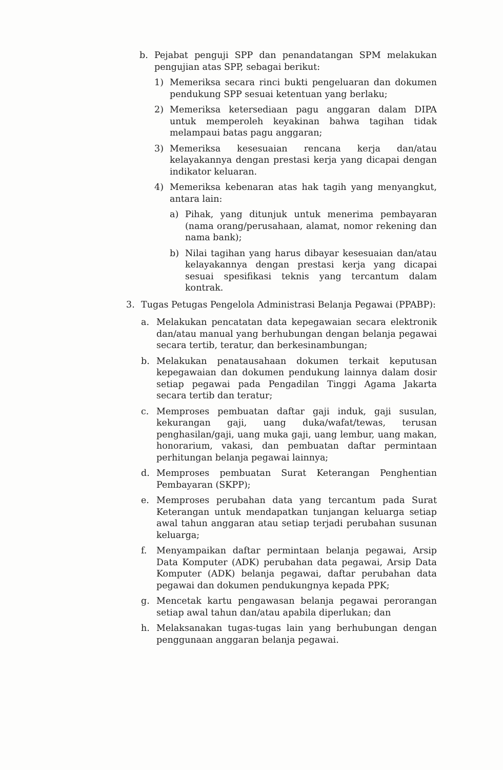b. Pejabat penguji SPP dan penandatangan SPM melakukan pengujian atas SPP, sebagai berikut:
1) Memeriksa secara rinci bukti pengeluaran dan dokumen pendukung SPP sesuai ketentuan yang berlaku;
2) Memeriksa ketersediaan pagu anggaran dalam DIPA untuk memperoleh keyakinan bahwa tagihan tidak melampaui batas pagu anggaran;
3) Memeriksa kesesuaian rencana kerja dan/atau kelayakannya dengan prestasi kerja yang dicapai dengan indikator keluaran.
4) Memeriksa kebenaran atas hak tagih yang menyangkut, antara lain:
a) Pihak, yang ditunjuk untuk menerima pembayaran (nama orang/perusahaan, alamat, nomor rekening dan nama bank);
b) Nilai tagihan yang harus dibayar kesesuaian dan/atau kelayakannya dengan prestasi kerja yang dicapai sesuai spesifikasi teknis yang tercantum dalam kontrak.
3. Tugas Petugas Pengelola Administrasi Belanja Pegawai (PPABP):
a. Melakukan pencatatan data kepegawaian secara elektronik dan/atau manual yang berhubungan dengan belanja pegawai secara tertib, teratur, dan berkesinambungan;
b. Melakukan penatausahaan dokumen terkait keputusan kepegawaian dan dokumen pendukung lainnya dalam dosir setiap pegawai pada Pengadilan Tinggi Agama Jakarta secara tertib dan teratur;
c. Memproses pembuatan daftar gaji induk, gaji susulan, kekurangan gaji, uang duka/wafat/tewas, terusan penghasilan/gaji, uang muka gaji, uang lembur, uang makan, honorarium, vakasi, dan pembuatan daftar permintaan perhitungan belanja pegawai lainnya;
d. Memproses pembuatan Surat Keterangan Penghentian Pembayaran (SKPP);
e. Memproses perubahan data yang tercantum pada Surat Keterangan untuk mendapatkan tunjangan keluarga setiap awal tahun anggaran atau setiap terjadi perubahan susunan keluarga;
f. Menyampaikan daftar permintaan belanja pegawai, Arsip Data Komputer (ADK) perubahan data pegawai, Arsip Data Komputer (ADK) belanja pegawai, daftar perubahan data pegawai dan dokumen pendukungnya kepada PPK;
g. Mencetak kartu pengawasan belanja pegawai perorangan setiap awal tahun dan/atau apabila diperlukan; dan
h. Melaksanakan tugas-tugas lain yang berhubungan dengan penggunaan anggaran belanja pegawai.